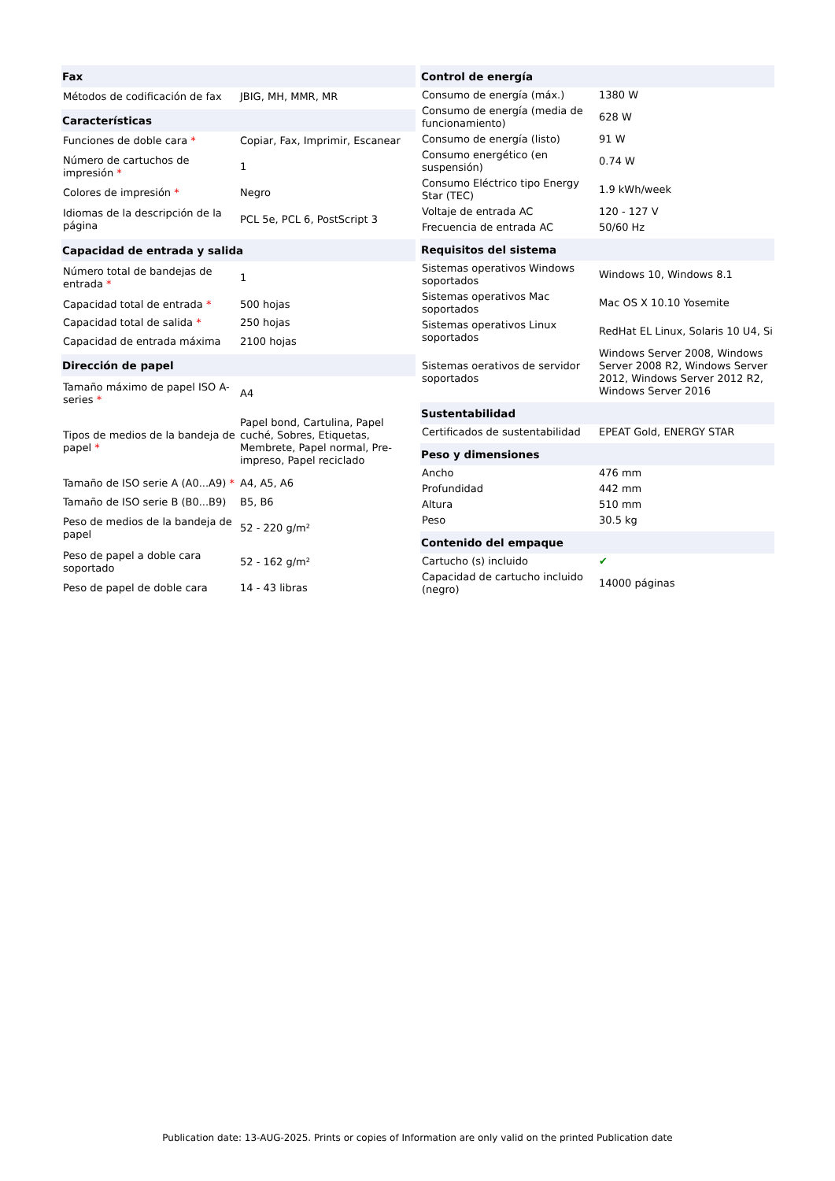| Fax | |
| --- | --- |
| Métodos de codificación de fax | JBIG, MH, MMR, MR |
| Características | |
| Funciones de doble cara * | Copiar, Fax, Imprimir, Escanear |
| Número de cartuchos de impresión * | 1 |
| Colores de impresión * | Negro |
| Idiomas de la descripción de la página | PCL 5e, PCL 6, PostScript 3 |
| Capacidad de entrada y salida | |
| Número total de bandejas de entrada * | 1 |
| Capacidad total de entrada * | 500 hojas |
| Capacidad total de salida * | 250 hojas |
| Capacidad de entrada máxima | 2100 hojas |
| Dirección de papel | |
| Tamaño máximo de papel ISO A-series * | A4 |
| Tipos de medios de la bandeja de papel * | Papel bond, Cartulina, Papel cuché, Sobres, Etiquetas, Membrete, Papel normal, Pre-impreso, Papel reciclado |
| Tamaño de ISO serie A (A0...A9) * | A4, A5, A6 |
| Tamaño de ISO serie B (B0...B9) | B5, B6 |
| Peso de medios de la bandeja de papel | 52 - 220 g/m² |
| Peso de papel a doble cara soportado | 52 - 162 g/m² |
| Peso de papel de doble cara | 14 - 43 libras |
| Control de energía | |
| --- | --- |
| Consumo de energía (máx.) | 1380 W |
| Consumo de energía (media de funcionamiento) | 628 W |
| Consumo de energía (listo) | 91 W |
| Consumo energético (en suspensión) | 0.74 W |
| Consumo Eléctrico tipo Energy Star (TEC) | 1.9 kWh/week |
| Voltaje de entrada AC | 120 - 127 V |
| Frecuencia de entrada AC | 50/60 Hz |
| Requisitos del sistema | |
| Sistemas operativos Windows soportados | Windows 10, Windows 8.1 |
| Sistemas operativos Mac soportados | Mac OS X 10.10 Yosemite |
| Sistemas operativos Linux soportados | RedHat EL Linux, Solaris 10 U4, Si |
| Sistemas oerativos de servidor soportados | Windows Server 2008, Windows Server 2008 R2, Windows Server 2012, Windows Server 2012 R2, Windows Server 2016 |
| Sustentabilidad | |
| Certificados de sustentabilidad | EPEAT Gold, ENERGY STAR |
| Peso y dimensiones | |
| Ancho | 476 mm |
| Profundidad | 442 mm |
| Altura | 510 mm |
| Peso | 30.5 kg |
| Contenido del empaque | |
| Cartucho (s) incluido | ✔ |
| Capacidad de cartucho incluido (negro) | 14000 páginas |
Publication date: 13-AUG-2025. Prints or copies of Information are only valid on the printed Publication date